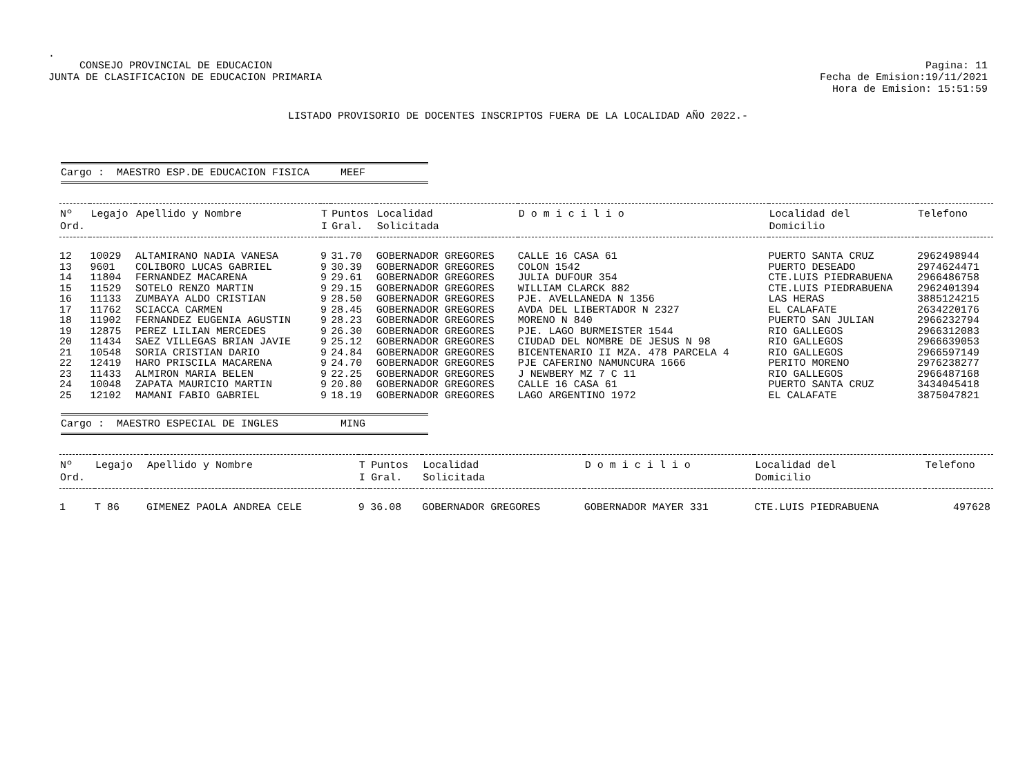.
CONSEJO PROVINCIAL DE EDUCACION
JUNTA DE CLASIFICACION DE EDUCACION PRIMARIA
Pagina: 11
Fecha de Emision:19/11/2021
Hora de Emision: 15:51:59
LISTADO PROVISORIO DE DOCENTES INSCRIPTOS FUERA DE LA LOCALIDAD AÑO 2022.-
Cargo : MAESTRO ESP.DE EDUCACION FISICA MEEF
| Nº | Legajo | Apellido y Nombre | T | Puntos | Localidad | D o m i c i l i o | Localidad del | Telefono |
| --- | --- | --- | --- | --- | --- | --- | --- | --- |
| Ord. | | | I | Gral. | Solicitada | | Domicilio | |
| 12 | 10029 | ALTAMIRANO NADIA VANESA | 9 | 31.70 | GOBERNADOR GREGORES | CALLE 16 CASA 61 | PUERTO SANTA CRUZ | 2962498944 |
| 13 | 9601 | COLIBORO LUCAS GABRIEL | 9 | 30.39 | GOBERNADOR GREGORES | COLON 1542 | PUERTO DESEADO | 2974624471 |
| 14 | 11804 | FERNANDEZ MACARENA | 9 | 29.61 | GOBERNADOR GREGORES | JULIA DUFOUR 354 | CTE.LUIS PIEDRABUENA | 2966486758 |
| 15 | 11529 | SOTELO RENZO MARTIN | 9 | 29.15 | GOBERNADOR GREGORES | WILLIAM CLARCK 882 | CTE.LUIS PIEDRABUENA | 2962401394 |
| 16 | 11133 | ZUMBAYA ALDO CRISTIAN | 9 | 28.50 | GOBERNADOR GREGORES | PJE. AVELLANEDA N 1356 | LAS HERAS | 3885124215 |
| 17 | 11762 | SCIACCA CARMEN | 9 | 28.45 | GOBERNADOR GREGORES | AVDA DEL LIBERTADOR N 2327 | EL CALAFATE | 2634220176 |
| 18 | 11902 | FERNANDEZ EUGENIA AGUSTIN | 9 | 28.23 | GOBERNADOR GREGORES | MORENO N 840 | PUERTO SAN JULIAN | 2966232794 |
| 19 | 12875 | PEREZ LILIAN MERCEDES | 9 | 26.30 | GOBERNADOR GREGORES | PJE. LAGO BURMEISTER 1544 | RIO GALLEGOS | 2966312083 |
| 20 | 11434 | SAEZ VILLEGAS BRIAN JAVIE | 9 | 25.12 | GOBERNADOR GREGORES | CIUDAD DEL NOMBRE DE JESUS N 98 | RIO GALLEGOS | 2966639053 |
| 21 | 10548 | SORIA CRISTIAN DARIO | 9 | 24.84 | GOBERNADOR GREGORES | BICENTENARIO II MZA. 478 PARCELA 4 | RIO GALLEGOS | 2966597149 |
| 22 | 12419 | HARO PRISCILA MACARENA | 9 | 24.70 | GOBERNADOR GREGORES | PJE CAFERINO NAMUNCURA 1666 | PERITO MORENO | 2976238277 |
| 23 | 11433 | ALMIRON MARIA BELEN | 9 | 22.25 | GOBERNADOR GREGORES | J NEWBERY MZ 7 C 11 | RIO GALLEGOS | 2966487168 |
| 24 | 10048 | ZAPATA MAURICIO MARTIN | 9 | 20.80 | GOBERNADOR GREGORES | CALLE 16 CASA 61 | PUERTO SANTA CRUZ | 3434045418 |
| 25 | 12102 | MAMANI FABIO GABRIEL | 9 | 18.19 | GOBERNADOR GREGORES | LAGO ARGENTINO 1972 | EL CALAFATE | 3875047821 |
Cargo : MAESTRO ESPECIAL DE INGLES MING
| Nº | Legajo | Apellido y Nombre | T | Puntos | Localidad | D o m i c i l i o | Localidad del | Telefono |
| --- | --- | --- | --- | --- | --- | --- | --- | --- |
| Ord. | | | I | Gral. | Solicitada | | Domicilio | |
| 1 | T 86 | GIMENEZ PAOLA ANDREA CELE | 9 | 36.08 | GOBERNADOR GREGORES | GOBERNADOR MAYER 331 | CTE.LUIS PIEDRABUENA | 497628 |